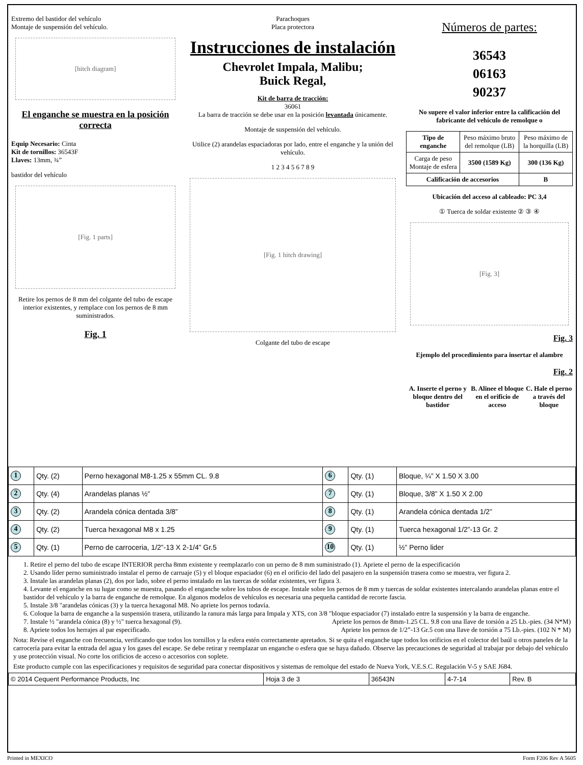Extremo del bastidor del vehículo
Montaje de suspensión del vehículo.
[hitch diagram]
El enganche se muestra en la posición correcta
Equip Necesario: Cinta
Kit de tornillos: 36543F
Llaves: 13mm, ¾”
bastidor del vehículo
[Fig. 1 parts]
Retire los pernos de 8 mm del colgante del tubo de escape interior existentes, y remplace con los pernos de 8 mm suministrados.
Fig. 1
Parachoques
Placa protectora
Instrucciones de instalación
Chevrolet Impala, Malibu;
Buick Regal,
Kit de barra de tracción:
36061
La barra de tracción se debe usar en la posición levantada únicamente.
Montaje de suspensión del vehículo.
Utilice (2) arandelas espaciadoras por lado, entre el enganche y la unión del vehículo.
1 2 3 4 5 6 7 8 9
[Fig. 1 hitch drawing]
Colgante del tubo de escape
Números de partes:
36543
06163
90237
No supere el valor inferior entre la calificación del fabricante del vehículo de remolque o
| Tipo de enganche | Peso máximo bruto del remolque (LB) | Peso máximo de la horquilla (LB) |
| Carga de peso Montaje de esfera | 3500 (1589 Kg) | 300 (136 Kg) |
| Calificación de accesorios | | B |
Ubicación del acceso al cableado: PC 3,4
① Tuerca de soldar existente ② ③ ④
[Fig. 3]
Fig. 3
Ejemplo del procedimiento para insertar el alambre
Fig. 2
A. Inserte el perno y bloque dentro del bastidor B. Alinee el bloque en el orificio de acceso C. Hale el perno a través del bloque
| 1 | Qty. (2) | Perno hexagonal M8-1.25 x 55mm CL. 9.8 | 6 | Qty. (1) | Bloque, ¼” X 1.50 X 3.00 |
| 2 | Qty. (4) | Arandelas planas ½” | 7 | Qty. (1) | Bloque, 3/8” X 1.50 X 2.00 |
| 3 | Qty. (2) | Arandela cónica dentada 3/8” | 8 | Qty. (1) | Arandela cónica dentada 1/2” |
| 4 | Qty. (2) | Tuerca hexagonal M8 x 1.25 | 9 | Qty. (1) | Tuerca hexagonal 1/2”-13 Gr. 2 |
| 5 | Qty. (1) | Perno de carroceria, 1/2”-13 X 2-1/4” Gr.5 | 10 | Qty. (1) | ½” Perno lider |
1. Retire el perno del tubo de escape INTERIOR percha 8mm existente y reemplazarlo con un perno de 8 mm suministrado (1). Apriete el perno de la especificación
2. Usando líder perno suministrado instalar el perno de carruaje (5) y el bloque espaciador (6) en el orificio del lado del pasajero en la suspensión trasera como se muestra, ver figura 2.
3. Instale las arandelas planas (2), dos por lado, sobre el perno instalado en las tuercas de soldar existentes, ver figura 3.
4. Levante el enganche en su lugar como se muestra, pasando el enganche sobre los tubos de escape. Instale sobre los pernos de 8 mm y tuercas de soldar existentes intercalando arandelas planas entre el bastidor del vehículo y la barra de enganche de remolque. En algunos modelos de vehículos es necesaria una pequeña cantidad de recorte fascia.
5. Instale 3/8 "arandelas cónicas (3) y la tuerca hexagonal M8. No apriete los pernos todavía.
6. Coloque la barra de enganche a la suspensión trasera, utilizando la ranura más larga para Impala y XTS, con 3/8 "bloque espaciador (7) instalado entre la suspensión y la barra de enganche.
7. Instale ½ "arandela cónica (8) y ½" tuerca hexagonal (9). Apriete los pernos de 8mm-1.25 CL. 9.8 con una llave de torsión a 25 Lb.-pies. (34 N*M)
8. Apriete todos los herrajes al par especificado. Apriete los pernos de 1/2”-13 Gr.5 con una llave de torsión a 75 Lb.-pies. (102 N * M)
Nota: Revise el enganche con frecuencia, verificando que todos los tornillos y la esfera estén correctamente apretados. Si se quita el enganche tape todos los orificios en el colector del baúl u otros paneles de la carrocería para evitar la entrada del agua y los gases del escape. Se debe retirar y reemplazar un enganche o esfera que se haya dañado. Observe las precauciones de seguridad al trabajar por debajo del vehículo y use protección visual. No corte los orificios de acceso o accesorios con soplete.
Este producto cumple con las especificaciones y requisitos de seguridad para conectar dispositivos y sistemas de remolque del estado de Nueva York, V.E.S.C. Regulación V-5 y SAE J684.
| © 2014 Cequent Performance Products, Inc | Hoja 3 de 3 | 36543N | 4-7-14 | Rev. B |
Printed in MEXICO Form F206 Rev A 5605